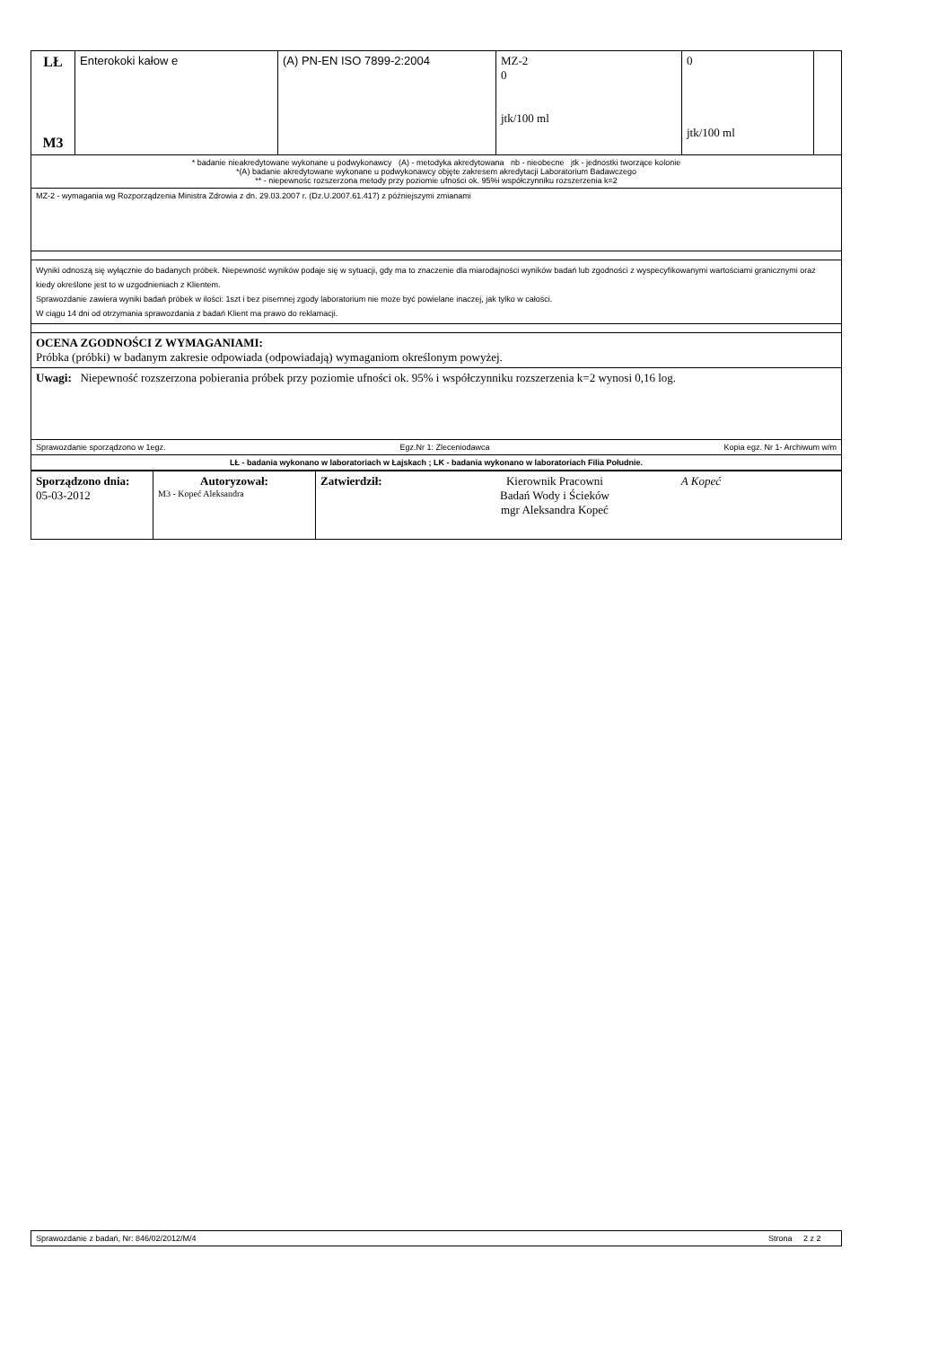| LŁ M3 | Enterokoki kałow e | (A) PN-EN ISO 7899-2:2004 | MZ-2 0 jtk/100 ml | 0 jtk/100 ml | |
| * badanie nieakredytowane wykonane u podwykonawcy (A) - metodyka akredytowana nb - nieobecne jtk - jednostki tworzące kolonie *(A) badanie akredytowane wykonane u podwykonawcy objęte zakresem akredytacji Laboratorium Badawczego ** - niepewnośc rozszerzona metody przy poziomie ufności ok. 95%i współczynniku rozszerzenia k=2 | | | | | |
| MZ-2 - wymagania wg Rozporządzenia Ministra Zdrowia z dn. 29.03.2007 r. (Dz.U.2007.61.417) z późniejszymi zmianami | | | | | |
| Wyniki odnoszą się wyłącznie do badanych próbek. Niepewność wyników podaje się w sytuacji, gdy ma to znaczenie dla miarodajności wyników badań lub zgodności z wyspecyfikowanymi wartościami granicznymi oraz kiedy określone jest to w uzgodnieniach z Klientem. Sprawozdanie zawiera wyniki badań próbek w ilości: 1szt i bez pisemnej zgody laboratorium nie może być powielane inaczej, jak tylko w całości. W ciągu 14 dni od otrzymania sprawozdania z badań Klient ma prawo do reklamacji. | | | | | |
| OCENA ZGODNOŚCI Z WYMAGANIAMI: Próbka (próbki) w badanym zakresie odpowiada (odpowiadają) wymaganiom określonym powyżej. | | | | | |
| Uwagi: Niepewność rozszerzona pobierania próbek przy poziomie ufności ok. 95% i współczynniku rozszerzenia k=2 wynosi 0,16 log. | | | | | |
| Sprawozdanie sporządzono w 1egz. Egz.Nr 1: Zleceniodawca Kopia egz. Nr 1- Archiwum w/m | | | | | |
| LŁ - badania wykonano w laboratoriach w Łajskach ; LK - badania wykonano w laboratoriach Filia Południe. | | | | | |
| Sporządzono dnia: 05-03-2012 | Autoryzował: M3 - Kopeć Aleksandra | Zatwierdził: Kierownik Pracowni Badań Wody i Ścieków mgr Aleksandra Kopeć A Kopeć |
| Sprawozdanie z badań, Nr: 846/02/2012/M/4 Strona 2 z 2 |